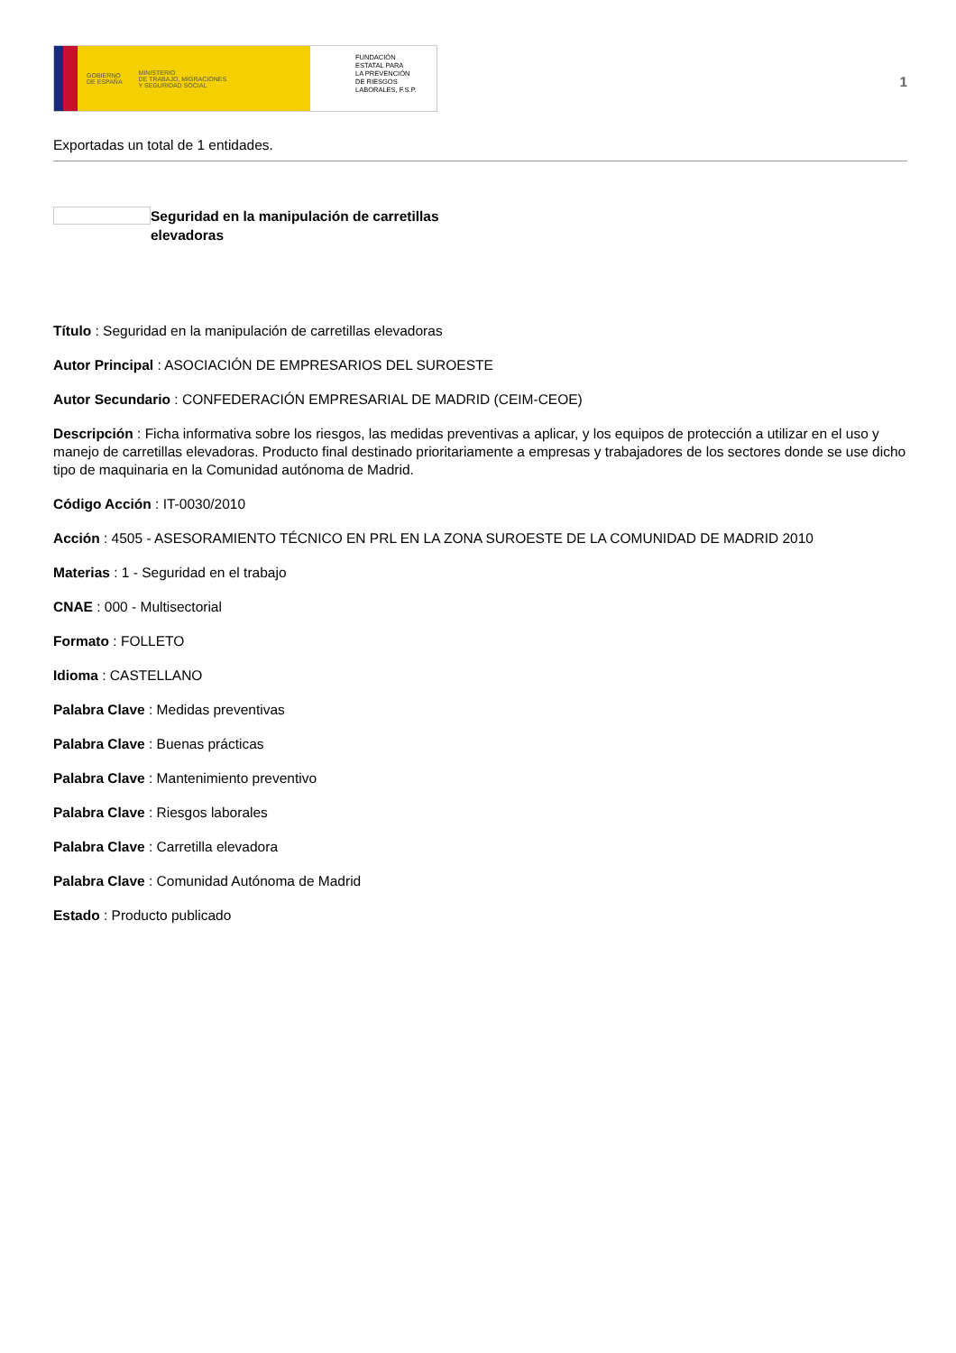GOBIERNO
DE ESPAÑA MINISTERIO
DE TRABAJO, MIGRACIONES
Y SEGURIDAD SOCIAL
FUNDACIÓN
ESTATAL PARA
LA PREVENCIÓN
DE RIESGOS
LABORALES, F.S.P.
1
Exportadas un total de 1 entidades.
Seguridad en la manipulación de carretillas elevadoras
Título : Seguridad en la manipulación de carretillas elevadoras
Autor Principal : ASOCIACIÓN DE EMPRESARIOS DEL SUROESTE
Autor Secundario : CONFEDERACIÓN EMPRESARIAL DE MADRID (CEIM-CEOE)
Descripción : Ficha informativa sobre los riesgos, las medidas preventivas a aplicar, y los equipos de protección a utilizar en el uso y manejo de carretillas elevadoras. Producto final destinado prioritariamente a empresas y trabajadores de los sectores donde se use dicho tipo de maquinaria en la Comunidad autónoma de Madrid.
Código Acción : IT-0030/2010
Acción : 4505 - ASESORAMIENTO TÉCNICO EN PRL EN LA ZONA SUROESTE DE LA COMUNIDAD DE MADRID 2010
Materias : 1 - Seguridad en el trabajo
CNAE : 000 - Multisectorial
Formato : FOLLETO
Idioma : CASTELLANO
Palabra Clave : Medidas preventivas
Palabra Clave : Buenas prácticas
Palabra Clave : Mantenimiento preventivo
Palabra Clave : Riesgos laborales
Palabra Clave : Carretilla elevadora
Palabra Clave : Comunidad Autónoma de Madrid
Estado : Producto publicado